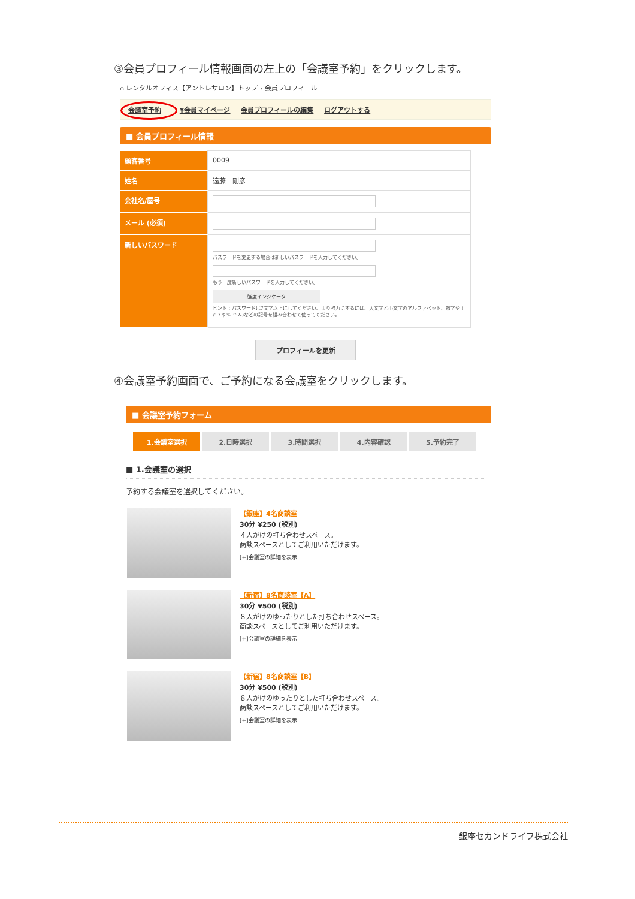③会員プロフィール情報画面の左上の「会議室予約」をクリックします。
⌂ レンタルオフィス【アントレサロン】トップ › 会員プロフィール
会議室予約 ¥会員マイページ 会員プロフィールの編集 ログアウトする
■ 会員プロフィール情報
| 顧客番号 | 0009 |
| 姓名 | 遠藤 剛彦 |
| 会社名/屋号 | |
| メール (必須) | |
| 新しいパスワード | パスワードを変更する場合は新しいパスワードを入力してください。 もう一度新しいパスワードを入力してください。 強度インジケータ ヒント : パスワードは7文字以上にしてください。より強力にするには、大文字と小文字のアルファベット、数字や ! \" ? $ % ^ &)などの記号を組み合わせて使ってください。 |
プロフィールを更新
④会議室予約画面で、ご予約になる会議室をクリックします。
■ 会議室予約フォーム
1.会議室選択 2.日時選択 3.時間選択 4.内容確認 5.予約完了
■ 1.会議室の選択
予約する会議室を選択してください。
【銀座】4名商談室
30分 ¥250 (税別)
４人がけの打ち合わせスペース。
商談スペースとしてご利用いただけます。
[+]会議室の詳細を表示
【新宿】8名商談室【A】
30分 ¥500 (税別)
８人がけのゆったりとした打ち合わせスペース。
商談スペースとしてご利用いただけます。
[+]会議室の詳細を表示
【新宿】8名商談室【B】
30分 ¥500 (税別)
８人がけのゆったりとした打ち合わせスペース。
商談スペースとしてご利用いただけます。
[+]会議室の詳細を表示
銀座セカンドライフ株式会社